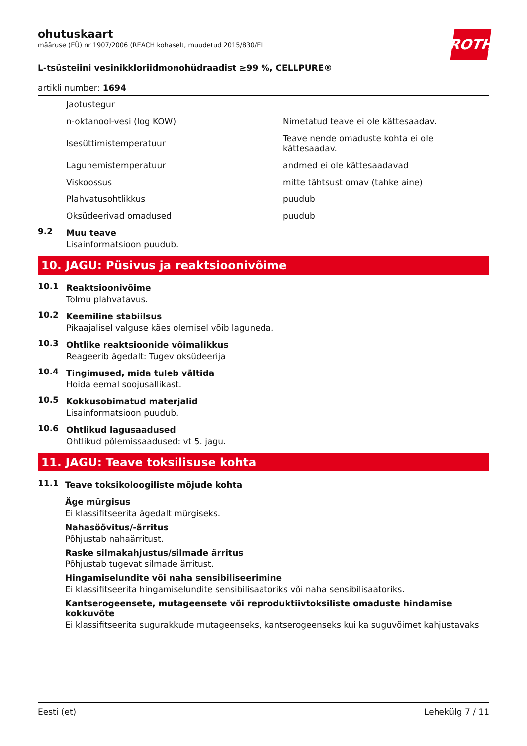ohutuskaart
määruse (EÜ) nr 1907/2006 (REACH kohaselt, muudetud 2015/830/EL
ROTH
L-tsüsteiini vesinikkloriidmonohüdraadist ≥99 %, CELLPURE®
artikli number: 1694
| Jaotustegur | |
| n-oktanool-vesi (log KOW) | Nimetatud teave ei ole kättesaadav. |
| Isesüttimistemperatuur | Teave nende omaduste kohta ei ole kättesaadav. |
| Lagunemistemperatuur | andmed ei ole kättesaadavad |
| Viskoossus | mitte tähtsust omav (tahke aine) |
| Plahvatusohtlikkus | puudub |
| Oksüdeerivad omadused | puudub |
9.2
Muu teave
Lisainformatsioon puudub.
10. JAGU: Püsivus ja reaktsioonivõime
10.1
Reaktsioonivõime
Tolmu plahvatavus.
10.2
Keemiline stabiilsus
Pikaajalisel valguse käes olemisel võib laguneda.
10.3
Ohtlike reaktsioonide võimalikkus
Reageerib ägedalt: Tugev oksüdeerija
10.4
Tingimused, mida tuleb vältida
Hoida eemal soojusallikast.
10.5
Kokkusobimatud materjalid
Lisainformatsioon puudub.
10.6
Ohtlikud lagusaadused
Ohtlikud põlemissaadused: vt 5. jagu.
11. JAGU: Teave toksilisuse kohta
11.1
Teave toksikoloogiliste mõjude kohta
Äge mürgisus
Ei klassifitseerita ägedalt mürgiseks.
Nahasöövitus/-ärritus
Põhjustab nahaärritust.
Raske silmakahjustus/silmade ärritus
Põhjustab tugevat silmade ärritust.
Hingamiselundite või naha sensibiliseerimine
Ei klassifitseerita hingamiselundite sensibilisaatoriks või naha sensibilisaatoriks.
Kantserogeensete, mutageensete või reproduktiivtoksiliste omaduste hindamise kokkuvõte
Ei klassifitseerita sugurakkude mutageenseks, kantserogeenseks kui ka suguvõimet kahjustavaks
Eesti (et) Lehekülg 7 / 11